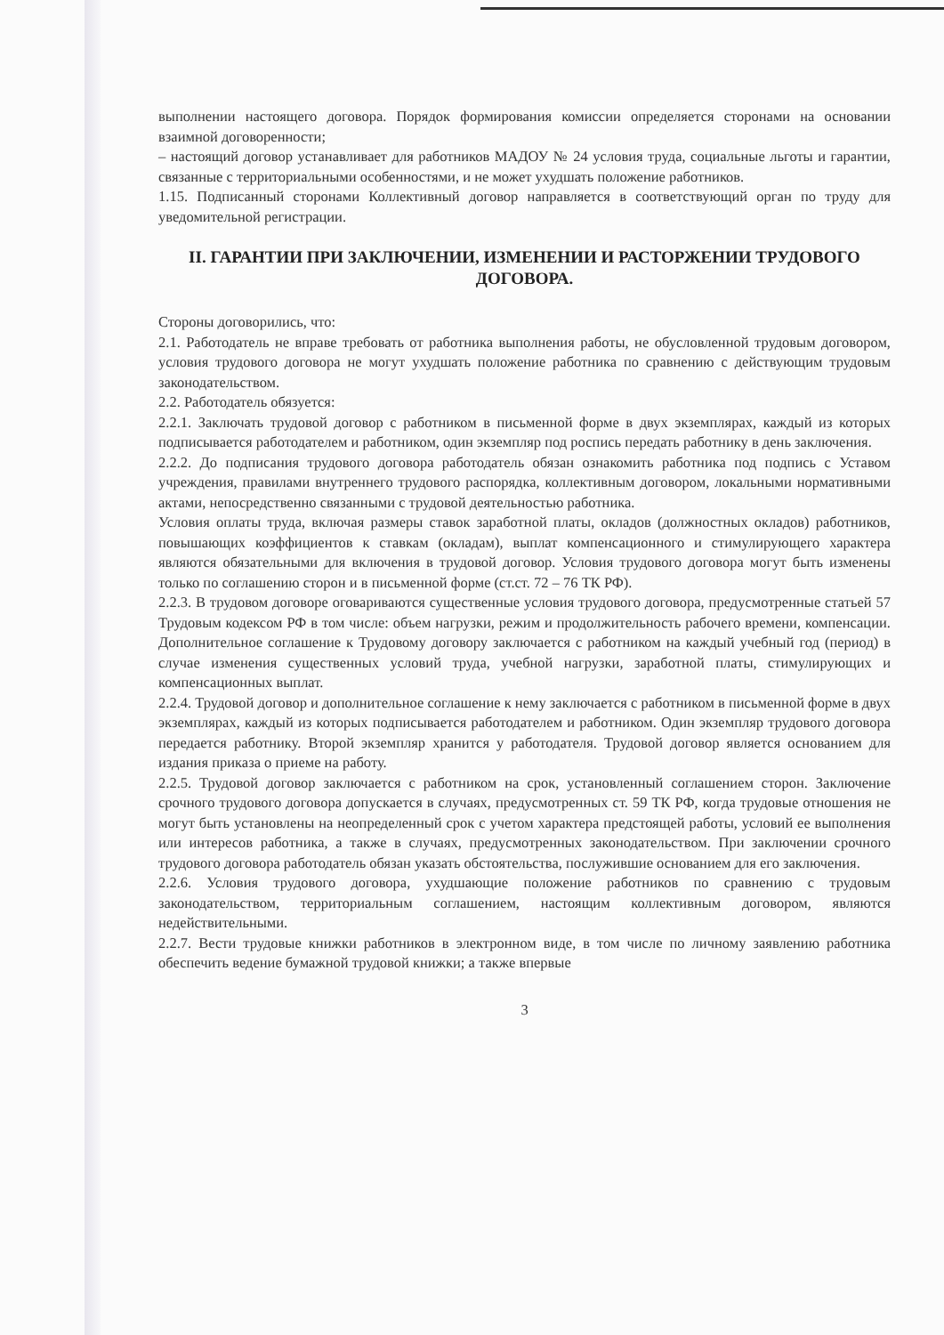выполнении настоящего договора. Порядок формирования комиссии определяется сторонами на основании взаимной договоренности;
– настоящий договор устанавливает для работников МАДОУ № 24 условия труда, социальные льготы и гарантии, связанные с территориальными особенностями, и не может ухудшать положение работников.
1.15. Подписанный сторонами Коллективный договор направляется в соответствующий орган по труду для уведомительной регистрации.
II. ГАРАНТИИ ПРИ ЗАКЛЮЧЕНИИ, ИЗМЕНЕНИИ И РАСТОРЖЕНИИ ТРУДОВОГО ДОГОВОРА.
Стороны договорились, что:
2.1. Работодатель не вправе требовать от работника выполнения работы, не обусловленной трудовым договором, условия трудового договора не могут ухудшать положение работника по сравнению с действующим трудовым законодательством.
2.2. Работодатель обязуется:
2.2.1. Заключать трудовой договор с работником в письменной форме в двух экземплярах, каждый из которых подписывается работодателем и работником, один экземпляр под роспись передать работнику в день заключения.
2.2.2. До подписания трудового договора работодатель обязан ознакомить работника под подпись с Уставом учреждения, правилами внутреннего трудового распорядка, коллективным договором, локальными нормативными актами, непосредственно связанными с трудовой деятельностью работника.
Условия оплаты труда, включая размеры ставок заработной платы, окладов (должностных окладов) работников, повышающих коэффициентов к ставкам (окладам), выплат компенсационного и стимулирующего характера являются обязательными для включения в трудовой договор. Условия трудового договора могут быть изменены только по соглашению сторон и в письменной форме (ст.ст. 72 – 76 ТК РФ).
2.2.3. В трудовом договоре оговариваются существенные условия трудового договора, предусмотренные статьей 57 Трудовым кодексом РФ в том числе: объем нагрузки, режим и продолжительность рабочего времени, компенсации. Дополнительное соглашение к Трудовому договору заключается с работником на каждый учебный год (период) в случае изменения существенных условий труда, учебной нагрузки, заработной платы, стимулирующих и компенсационных выплат.
2.2.4. Трудовой договор и дополнительное соглашение к нему заключается с работником в письменной форме в двух экземплярах, каждый из которых подписывается работодателем и работником. Один экземпляр трудового договора передается работнику. Второй экземпляр хранится у работодателя. Трудовой договор является основанием для издания приказа о приеме на работу.
2.2.5. Трудовой договор заключается с работником на срок, установленный соглашением сторон. Заключение срочного трудового договора допускается в случаях, предусмотренных ст. 59 ТК РФ, когда трудовые отношения не могут быть установлены на неопределенный срок с учетом характера предстоящей работы, условий ее выполнения или интересов работника, а также в случаях, предусмотренных законодательством. При заключении срочного трудового договора работодатель обязан указать обстоятельства, послужившие основанием для его заключения.
2.2.6. Условия трудового договора, ухудшающие положение работников по сравнению с трудовым законодательством, территориальным соглашением, настоящим коллективным договором, являются недействительными.
2.2.7. Вести трудовые книжки работников в электронном виде, в том числе по личному заявлению работника обеспечить ведение бумажной трудовой книжки; а также впервые
3